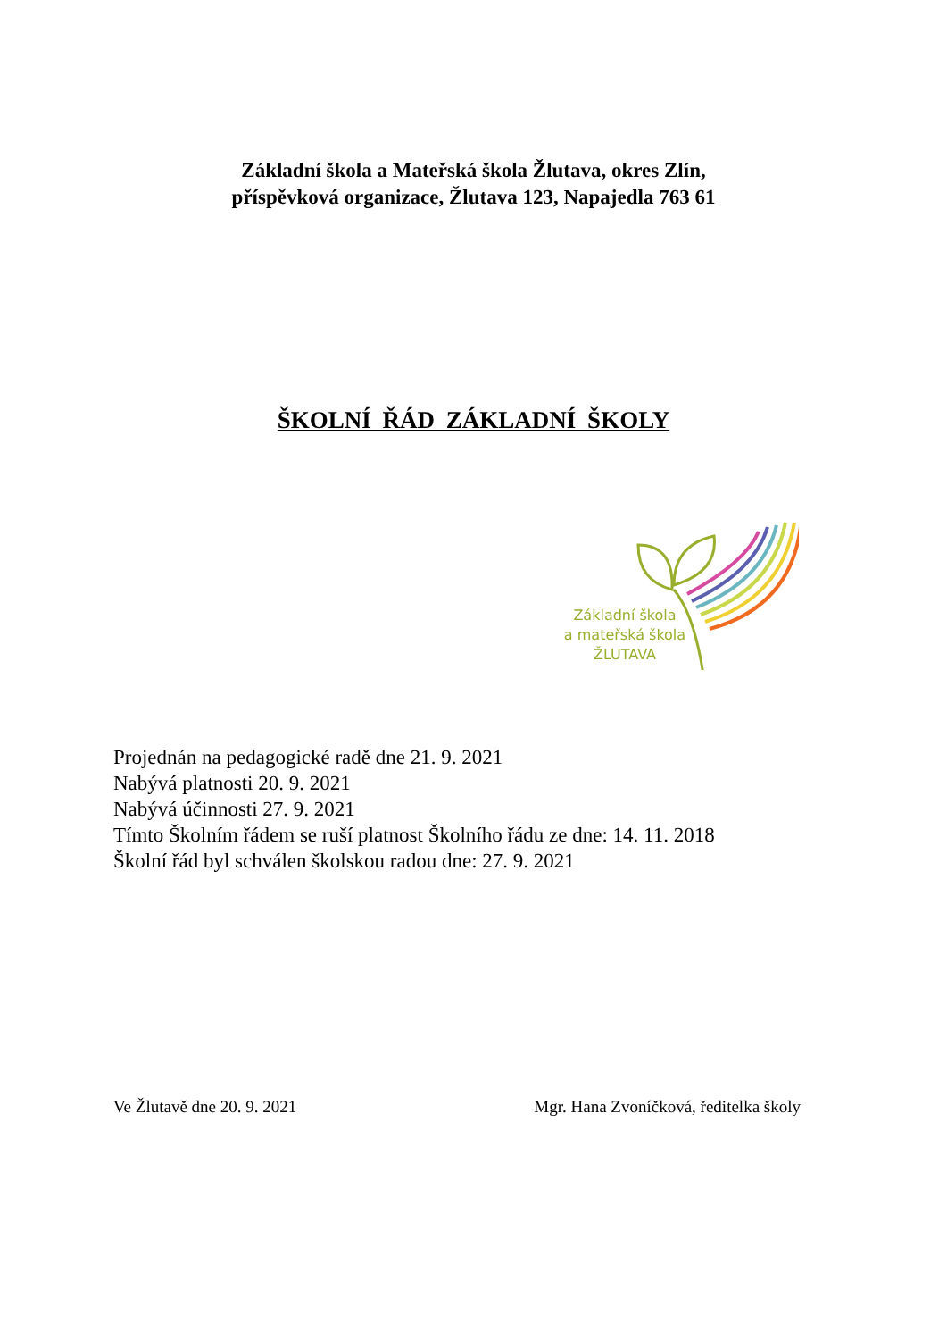Základní škola a Mateřská škola Žlutava, okres Zlín,
příspěvková organizace, Žlutava 123, Napajedla 763 61
ŠKOLNÍ ŘÁD ZÁKLADNÍ ŠKOLY
Základní škola
a mateřská škola
ŽLUTAVA
Projednán na pedagogické radě dne 21. 9. 2021
Nabývá platnosti 20. 9. 2021
Nabývá účinnosti 27. 9. 2021
Tímto Školním řádem se ruší platnost Školního řádu ze dne: 14. 11. 2018
Školní řád byl schválen školskou radou dne: 27. 9. 2021
Ve Žlutavě dne 20. 9. 2021 Mgr. Hana Zvoníčková, ředitelka školy